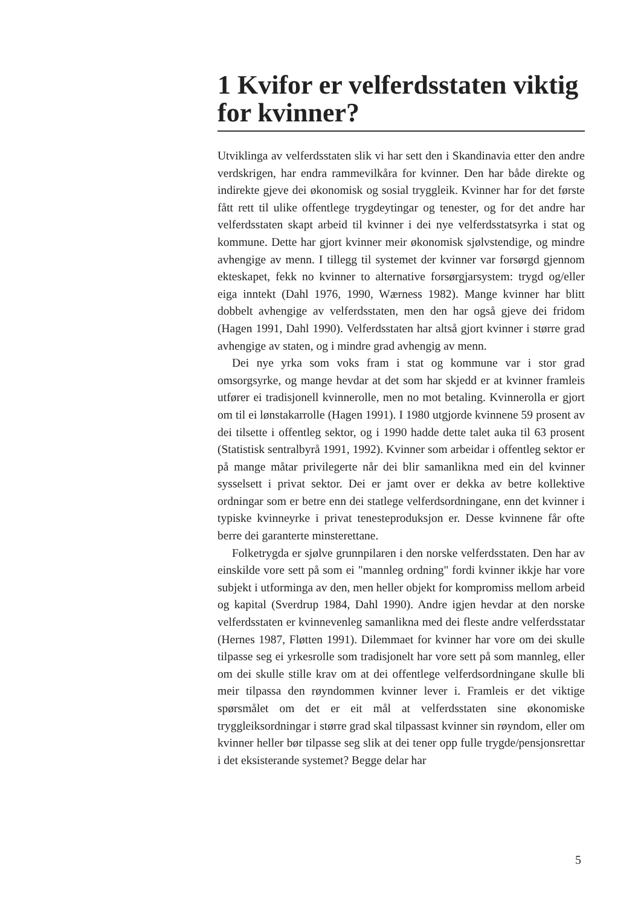1 Kvifor er velferdsstaten viktig for kvinner?
Utviklinga av velferdsstaten slik vi har sett den i Skandinavia etter den andre verdskrigen, har endra rammevilkåra for kvinner. Den har både direkte og indirekte gjeve dei økonomisk og sosial tryggleik. Kvinner har for det første fått rett til ulike offentlege trygdeytingar og tenester, og for det andre har velferdsstaten skapt arbeid til kvinner i dei nye velferdsstatsyrka i stat og kommune. Dette har gjort kvinner meir økonomisk sjølvstendige, og mindre avhengige av menn. I tillegg til systemet der kvinner var forsørgd gjennom ekteskapet, fekk no kvinner to alternative forsørgjarsystem: trygd og/eller eiga inntekt (Dahl 1976, 1990, Wærness 1982). Mange kvinner har blitt dobbelt avhengige av velferdsstaten, men den har også gjeve dei fridom (Hagen 1991, Dahl 1990). Velferdsstaten har altså gjort kvinner i større grad avhengige av staten, og i mindre grad avhengig av menn.
Dei nye yrka som voks fram i stat og kommune var i stor grad omsorgsyrke, og mange hevdar at det som har skjedd er at kvinner framleis utfører ei tradisjonell kvinnerolle, men no mot betaling. Kvinnerolla er gjort om til ei lønstakarrolle (Hagen 1991). I 1980 utgjorde kvinnene 59 prosent av dei tilsette i offentleg sektor, og i 1990 hadde dette talet auka til 63 prosent (Statistisk sentralbyrå 1991, 1992). Kvinner som arbeidar i offentleg sektor er på mange måtar privilegerte når dei blir samanlikna med ein del kvinner sysselsett i privat sektor. Dei er jamt over er dekka av betre kollektive ordningar som er betre enn dei statlege velferdsordningane, enn det kvinner i typiske kvinneyrke i privat tenesteproduksjon er. Desse kvinnene får ofte berre dei garanterte minsterettane.
Folketrygda er sjølve grunnpilaren i den norske velferdsstaten. Den har av einskilde vore sett på som ei "mannleg ordning" fordi kvinner ikkje har vore subjekt i utforminga av den, men heller objekt for kompromiss mellom arbeid og kapital (Sverdrup 1984, Dahl 1990). Andre igjen hevdar at den norske velferdsstaten er kvinnevenleg samanlikna med dei fleste andre velferdsstatar (Hernes 1987, Fløtten 1991). Dilemmaet for kvinner har vore om dei skulle tilpasse seg ei yrkesrolle som tradisjonelt har vore sett på som mannleg, eller om dei skulle stille krav om at dei offentlege velferdsordningane skulle bli meir tilpassa den røyndommen kvinner lever i. Framleis er det viktige spørsmålet om det er eit mål at velferdsstaten sine økonomiske tryggleiksordningar i større grad skal tilpassast kvinner sin røyndom, eller om kvinner heller bør tilpasse seg slik at dei tener opp fulle trygde/pensjonsrettar i det eksisterande systemet? Begge delar har
5